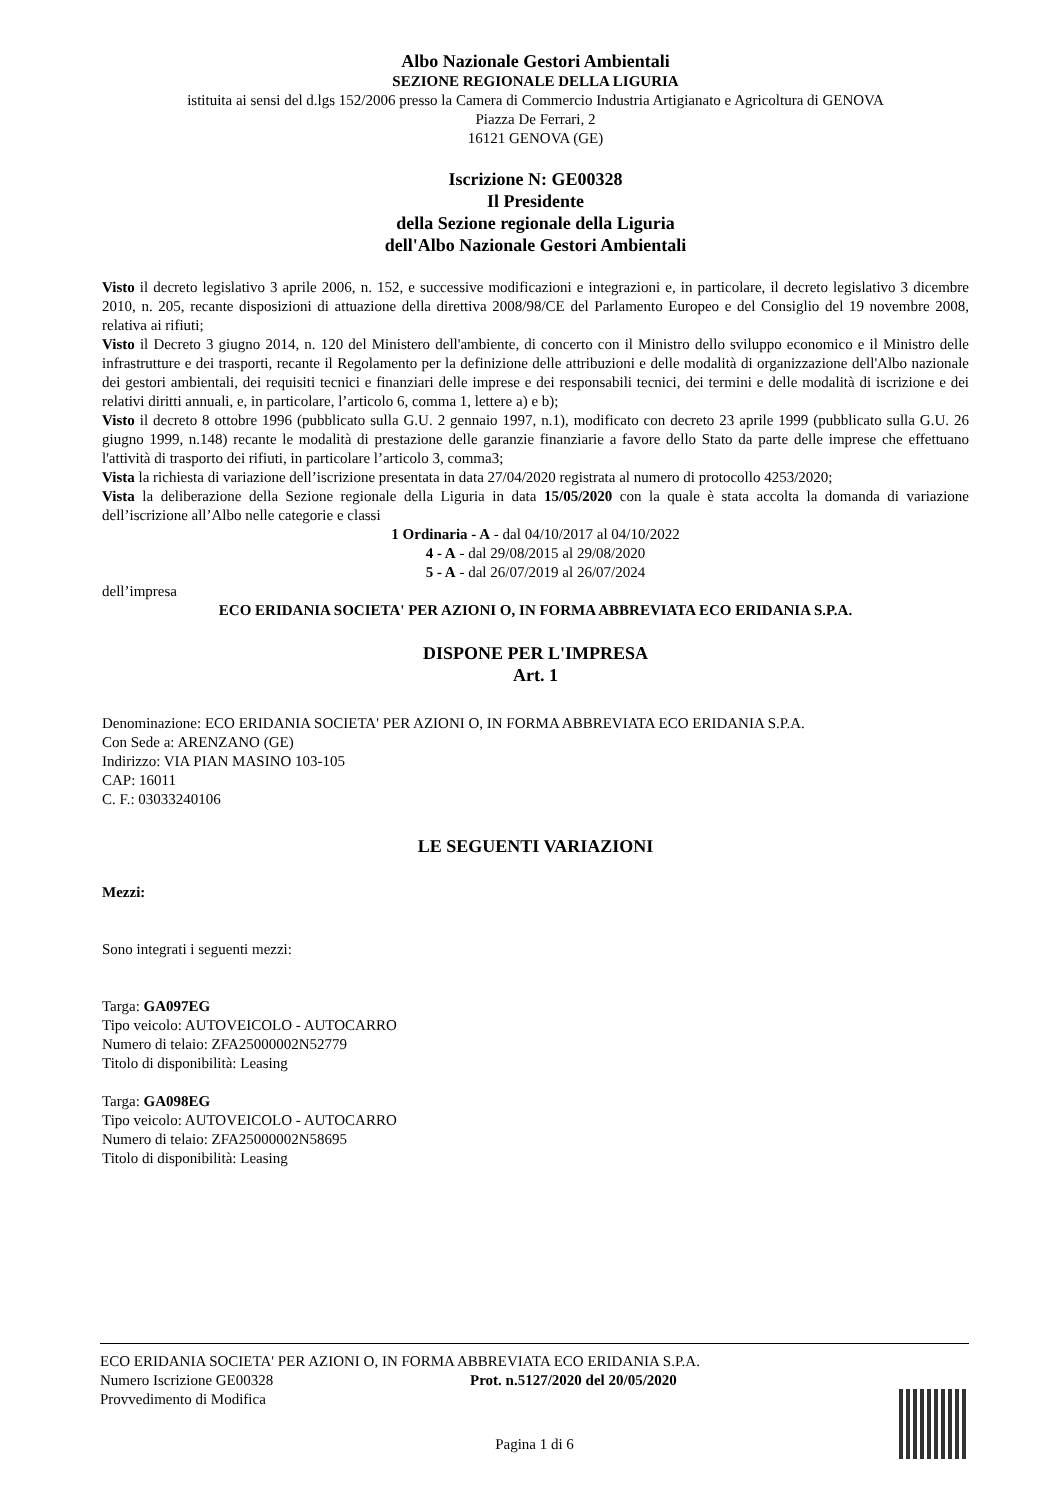Albo Nazionale Gestori Ambientali
SEZIONE REGIONALE DELLA LIGURIA
istituita ai sensi del d.lgs 152/2006 presso la Camera di Commercio Industria Artigianato e Agricoltura di GENOVA
Piazza De Ferrari, 2
16121 GENOVA (GE)
Iscrizione N: GE00328
Il Presidente
della Sezione regionale della Liguria
dell'Albo Nazionale Gestori Ambientali
Visto il decreto legislativo 3 aprile 2006, n. 152, e successive modificazioni e integrazioni e, in particolare, il decreto legislativo 3 dicembre 2010, n. 205, recante disposizioni di attuazione della direttiva 2008/98/CE del Parlamento Europeo e del Consiglio del 19 novembre 2008, relativa ai rifiuti;
Visto il Decreto 3 giugno 2014, n. 120 del Ministero dell'ambiente, di concerto con il Ministro dello sviluppo economico e il Ministro delle infrastrutture e dei trasporti, recante il Regolamento per la definizione delle attribuzioni e delle modalità di organizzazione dell'Albo nazionale dei gestori ambientali, dei requisiti tecnici e finanziari delle imprese e dei responsabili tecnici, dei termini e delle modalità di iscrizione e dei relativi diritti annuali, e, in particolare, l’articolo 6, comma 1, lettere a) e b);
Visto il decreto 8 ottobre 1996 (pubblicato sulla G.U. 2 gennaio 1997, n.1), modificato con decreto 23 aprile 1999 (pubblicato sulla G.U. 26 giugno 1999, n.148) recante le modalità di prestazione delle garanzie finanziarie a favore dello Stato da parte delle imprese che effettuano l'attività di trasporto dei rifiuti, in particolare l’articolo 3, comma3;
Vista la richiesta di variazione dell’iscrizione presentata in data 27/04/2020 registrata al numero di protocollo 4253/2020;
Vista la deliberazione della Sezione regionale della Liguria in data 15/05/2020 con la quale è stata accolta la domanda di variazione dell’iscrizione all’Albo nelle categorie e classi
1 Ordinaria - A - dal 04/10/2017 al 04/10/2022
4 - A - dal 29/08/2015 al 29/08/2020
5 - A - dal 26/07/2019 al 26/07/2024
dell’impresa
ECO ERIDANIA SOCIETA' PER AZIONI O, IN FORMA ABBREVIATA ECO ERIDANIA S.P.A.
DISPONE PER L'IMPRESA
Art. 1
Denominazione: ECO ERIDANIA SOCIETA' PER AZIONI O, IN FORMA ABBREVIATA ECO ERIDANIA S.P.A.
Con Sede a: ARENZANO (GE)
Indirizzo: VIA PIAN MASINO 103-105
CAP: 16011
C. F.: 03033240106
LE SEGUENTI VARIAZIONI
Mezzi:
Sono integrati i seguenti mezzi:
Targa: GA097EG
Tipo veicolo: AUTOVEICOLO - AUTOCARRO
Numero di telaio: ZFA25000002N52779
Titolo di disponibilità: Leasing
Targa: GA098EG
Tipo veicolo: AUTOVEICOLO - AUTOCARRO
Numero di telaio: ZFA25000002N58695
Titolo di disponibilità: Leasing
ECO ERIDANIA SOCIETA' PER AZIONI O, IN FORMA ABBREVIATA ECO ERIDANIA S.P.A.
Numero Iscrizione GE00328 Prot. n.5127/2020 del 20/05/2020
Provvedimento di Modifica
Pagina 1 di 6